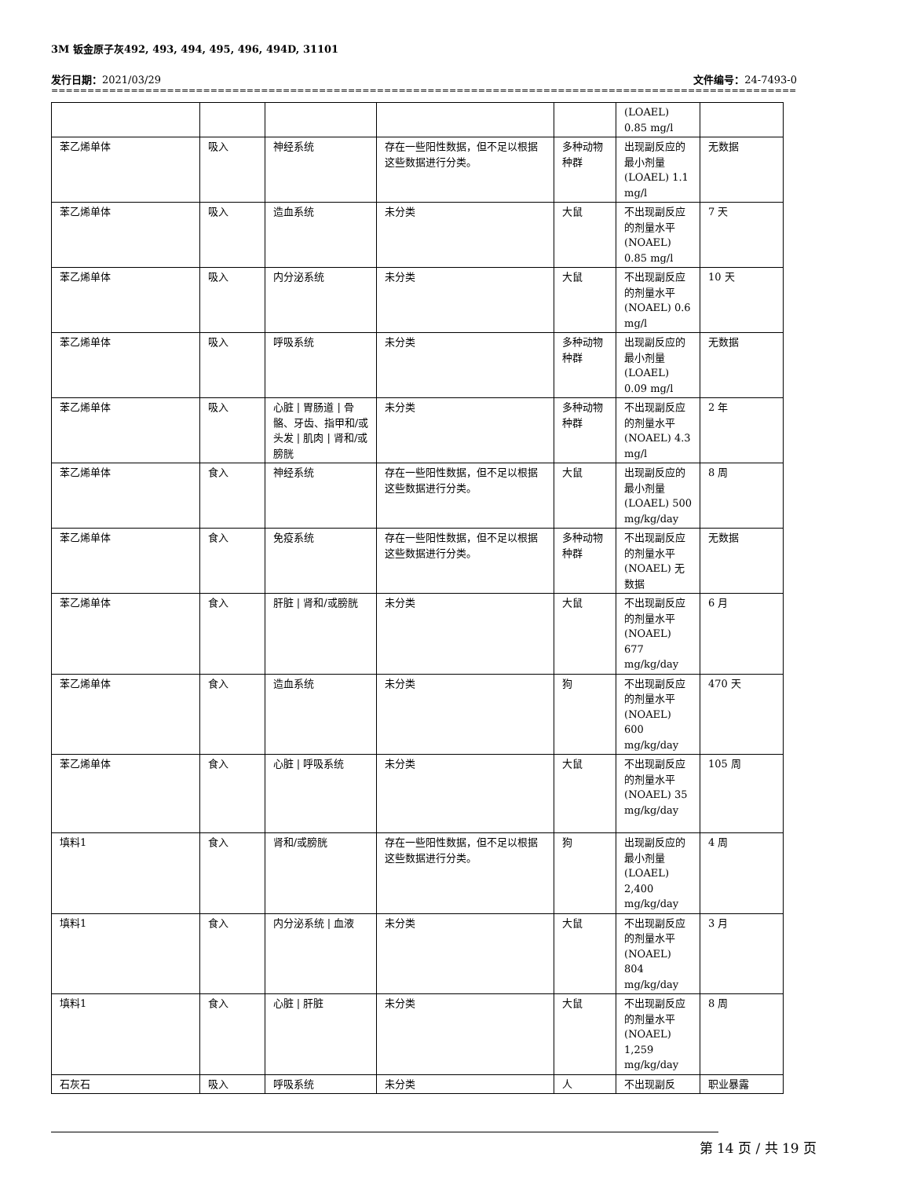3M 钣金原子灰492, 493, 494, 495, 496, 494D, 31101
发行日期：2021/03/29 文件编号：24-7493-0
==============================================================================================================
| | | | | | (LOAEL) 0.85 mg/l | |
| 苯乙烯单体 | 吸入 | 神经系统 | 存在一些阳性数据，但不足以根据这些数据进行分类。 | 多种动物种群 | 出现副反应的最小剂量(LOAEL) 1.1 mg/l | 无数据 |
| 苯乙烯单体 | 吸入 | 造血系统 | 未分类 | 大鼠 | 不出现副反应的剂量水平(NOAEL) 0.85 mg/l | 7 天 |
| 苯乙烯单体 | 吸入 | 内分泌系统 | 未分类 | 大鼠 | 不出现副反应的剂量水平(NOAEL) 0.6 mg/l | 10 天 |
| 苯乙烯单体 | 吸入 | 呼吸系统 | 未分类 | 多种动物种群 | 出现副反应的最小剂量(LOAEL) 0.09 mg/l | 无数据 |
| 苯乙烯单体 | 吸入 | 心脏 / 胃肠道 / 骨骼、牙齿、指甲和/或头发 / 肌肉 / 肾和/或膀胱 | 未分类 | 多种动物种群 | 不出现副反应的剂量水平(NOAEL) 4.3 mg/l | 2 年 |
| 苯乙烯单体 | 食入 | 神经系统 | 存在一些阳性数据，但不足以根据这些数据进行分类。 | 大鼠 | 出现副反应的最小剂量(LOAEL) 500 mg/kg/day | 8 周 |
| 苯乙烯单体 | 食入 | 免疫系统 | 存在一些阳性数据，但不足以根据这些数据进行分类。 | 多种动物种群 | 不出现副反应的剂量水平(NOAEL) 无数据 | 无数据 |
| 苯乙烯单体 | 食入 | 肝脏 / 肾和/或膀胱 | 未分类 | 大鼠 | 不出现副反应的剂量水平(NOAEL) 677 mg/kg/day | 6 月 |
| 苯乙烯单体 | 食入 | 造血系统 | 未分类 | 狗 | 不出现副反应的剂量水平(NOAEL) 600 mg/kg/day | 470 天 |
| 苯乙烯单体 | 食入 | 心脏 / 呼吸系统 | 未分类 | 大鼠 | 不出现副反应的剂量水平(NOAEL) 35 mg/kg/day | 105 周 |
| 填料1 | 食入 | 肾和/或膀胱 | 存在一些阳性数据，但不足以根据这些数据进行分类。 | 狗 | 出现副反应的最小剂量(LOAEL) 2,400 mg/kg/day | 4 周 |
| 填料1 | 食入 | 内分泌系统 / 血液 | 未分类 | 大鼠 | 不出现副反应的剂量水平(NOAEL) 804 mg/kg/day | 3 月 |
| 填料1 | 食入 | 心脏 / 肝脏 | 未分类 | 大鼠 | 不出现副反应的剂量水平(NOAEL) 1,259 mg/kg/day | 8 周 |
| 石灰石 | 吸入 | 呼吸系统 | 未分类 | 人 | 不出现副反 | 职业暴露 |
第 14 页 / 共 19 页